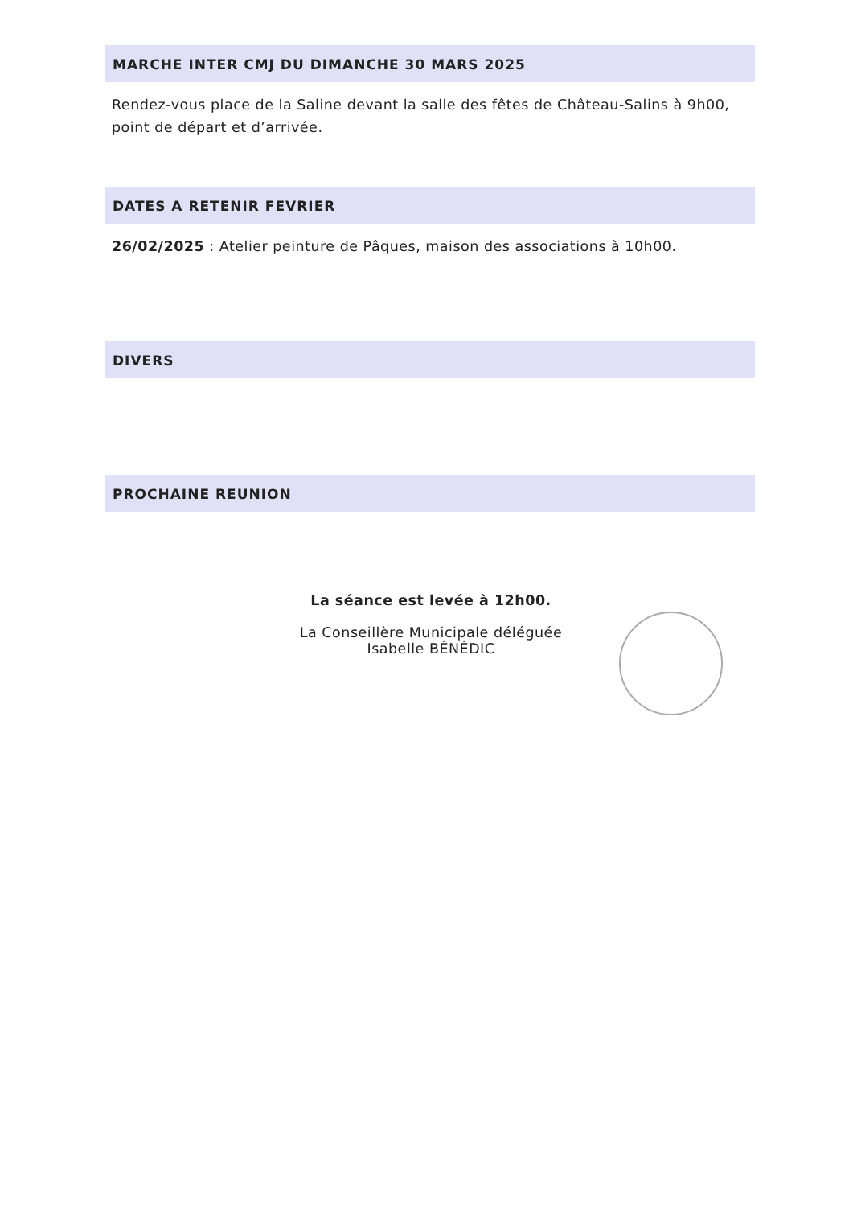MARCHE INTER CMJ DU DIMANCHE 30 MARS 2025
Rendez-vous place de la Saline devant la salle des fêtes de Château-Salins à 9h00, point de départ et d’arrivée.
DATES A RETENIR FEVRIER
26/02/2025 : Atelier peinture de Pâques, maison des associations à 10h00.
DIVERS
PROCHAINE REUNION
La séance est levée à 12h00.
La Conseillère Municipale déléguée
Isabelle BÉNÉDIC